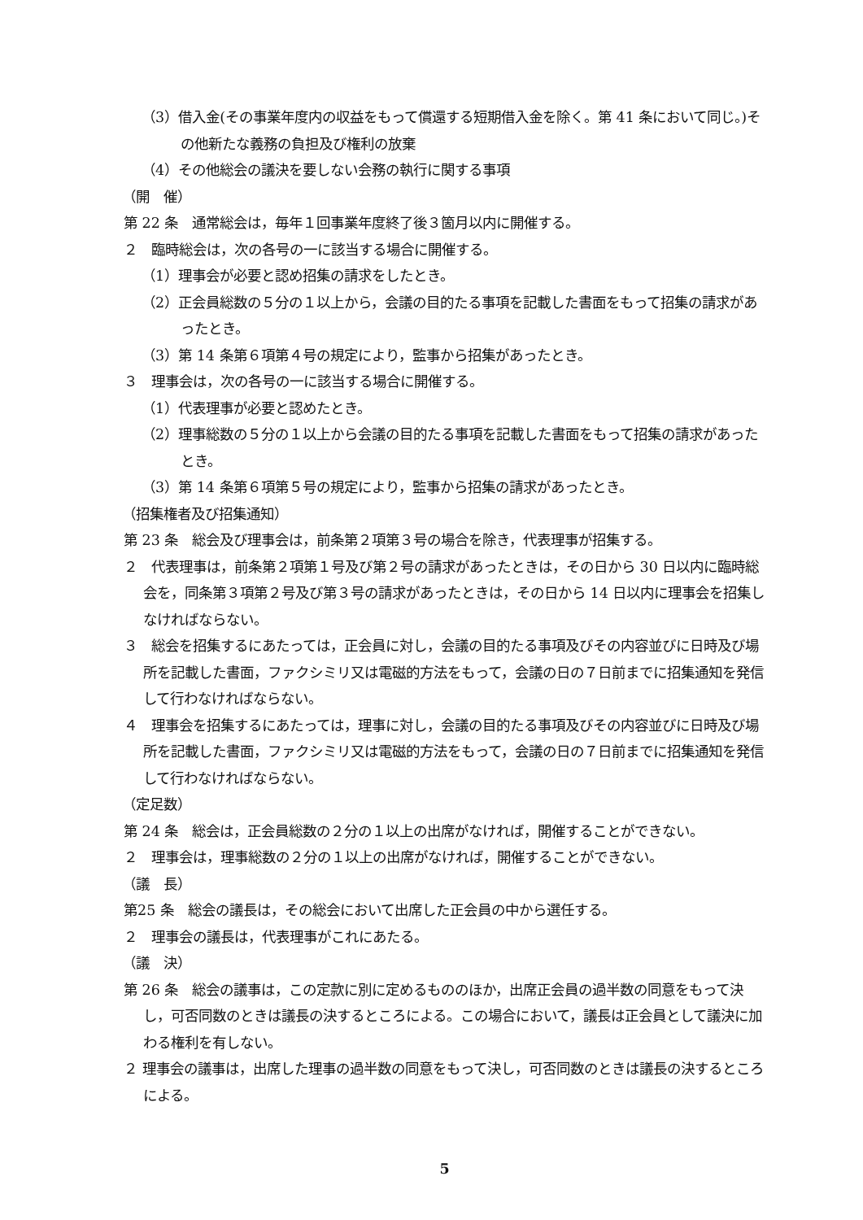（3）借入金(その事業年度内の収益をもって償還する短期借入金を除く。第 41 条において同じ。)その他新たな義務の負担及び権利の放棄
（4）その他総会の議決を要しない会務の執行に関する事項
（開　催）
第 22 条　通常総会は，毎年１回事業年度終了後３箇月以内に開催する。
２　臨時総会は，次の各号の一に該当する場合に開催する。
（1）理事会が必要と認め招集の請求をしたとき。
（2）正会員総数の５分の１以上から，会議の目的たる事項を記載した書面をもって招集の請求があったとき。
（3）第 14 条第６項第４号の規定により，監事から招集があったとき。
３　理事会は，次の各号の一に該当する場合に開催する。
（1）代表理事が必要と認めたとき。
（2）理事総数の５分の１以上から会議の目的たる事項を記載した書面をもって招集の請求があったとき。
（3）第 14 条第６項第５号の規定により，監事から招集の請求があったとき。
（招集権者及び招集通知）
第 23 条　総会及び理事会は，前条第２項第３号の場合を除き，代表理事が招集する。
２　代表理事は，前条第２項第１号及び第２号の請求があったときは，その日から 30 日以内に臨時総会を，同条第３項第２号及び第３号の請求があったときは，その日から 14 日以内に理事会を招集しなければならない。
３　総会を招集するにあたっては，正会員に対し，会議の目的たる事項及びその内容並びに日時及び場所を記載した書面，ファクシミリ又は電磁的方法をもって，会議の日の７日前までに招集通知を発信して行わなければならない。
４　理事会を招集するにあたっては，理事に対し，会議の目的たる事項及びその内容並びに日時及び場所を記載した書面，ファクシミリ又は電磁的方法をもって，会議の日の７日前までに招集通知を発信して行わなければならない。
（定足数）
第 24 条　総会は，正会員総数の２分の１以上の出席がなければ，開催することができない。
２　理事会は，理事総数の２分の１以上の出席がなければ，開催することができない。
（議　長）
第25 条　総会の議長は，その総会において出席した正会員の中から選任する。
２　理事会の議長は，代表理事がこれにあたる。
（議　決）
第 26 条　総会の議事は，この定款に別に定めるもののほか，出席正会員の過半数の同意をもって決し，可否同数のときは議長の決するところによる。この場合において，議長は正会員として議決に加わる権利を有しない。
２ 理事会の議事は，出席した理事の過半数の同意をもって決し，可否同数のときは議長の決するところによる。
5